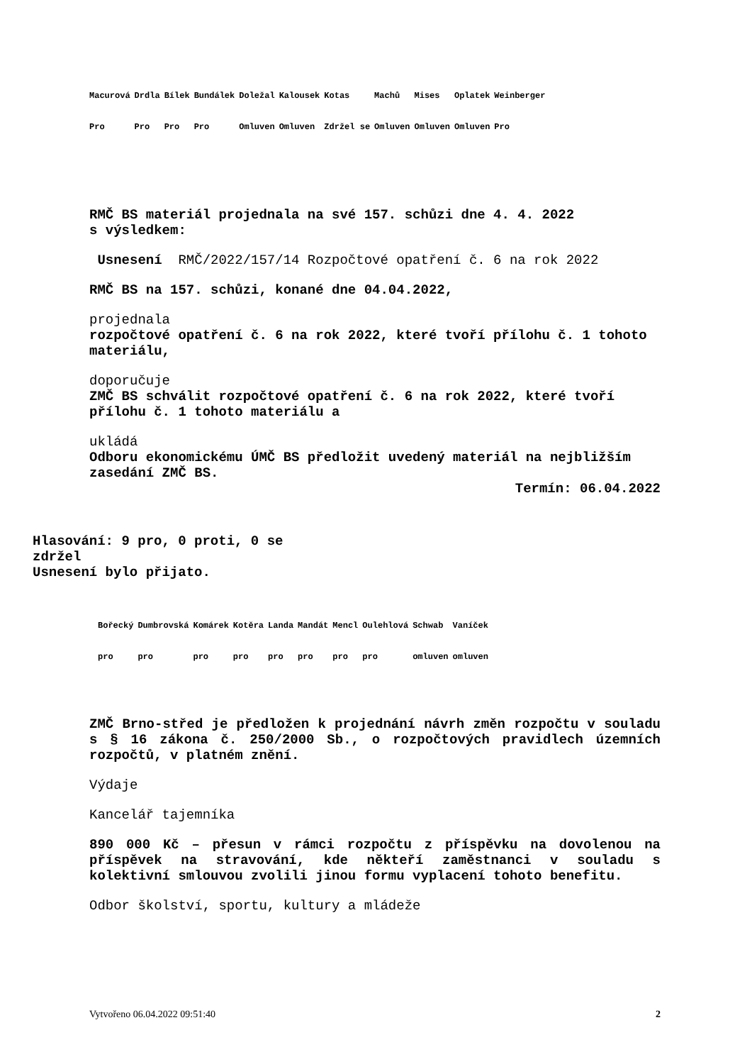| Macurová | Drdla | Bílek | Bundálek | Doležal | Kalousek | Kotas | Machů | Mises | Oplatek | Weinberger |
| Pro | Pro | Pro | Pro | Omluven | Omluven | Zdržel se | Omluven | Omluven | Omluven | Pro |
RMČ BS materiál projednala na své 157. schůzi dne 4. 4. 2022
s výsledkem:
Usnesení RMČ/2022/157/14 Rozpočtové opatření č. 6 na rok 2022
RMČ BS na 157. schůzi, konané dne 04.04.2022,
projednala
rozpočtové opatření č. 6 na rok 2022, které tvoří přílohu č. 1 tohoto materiálu,
doporučuje
ZMČ BS schválit rozpočtové opatření č. 6 na rok 2022, které tvoří přílohu č. 1 tohoto materiálu a
ukládá
Odboru ekonomickému ÚMČ BS předložit uvedený materiál na nejbližším zasedání ZMČ BS.
Termín: 06.04.2022
Hlasování: 9 pro, 0 proti, 0 se zdržel
Usnesení bylo přijato.
| Bořecký | Dumbrovská | Komárek | Kotěra | Landa | Mandát | Mencl | Oulehlová | Schwab | Vaníček |
| pro | pro | pro | pro | pro | pro | pro | pro | omluven | omluven |
ZMČ Brno-střed je předložen k projednání návrh změn rozpočtu v souladu s § 16 zákona č. 250/2000 Sb., o rozpočtových pravidlech územních rozpočtů, v platném znění.
Výdaje
Kancelář tajemníka
890 000 Kč – přesun v rámci rozpočtu z příspěvku na dovolenou na příspěvek na stravování, kde někteří zaměstnanci v souladu s kolektivní smlouvou zvolili jinou formu vyplacení tohoto benefitu.
Odbor školství, sportu, kultury a mládeže
Vytvořeno 06.04.2022 09:51:40 2